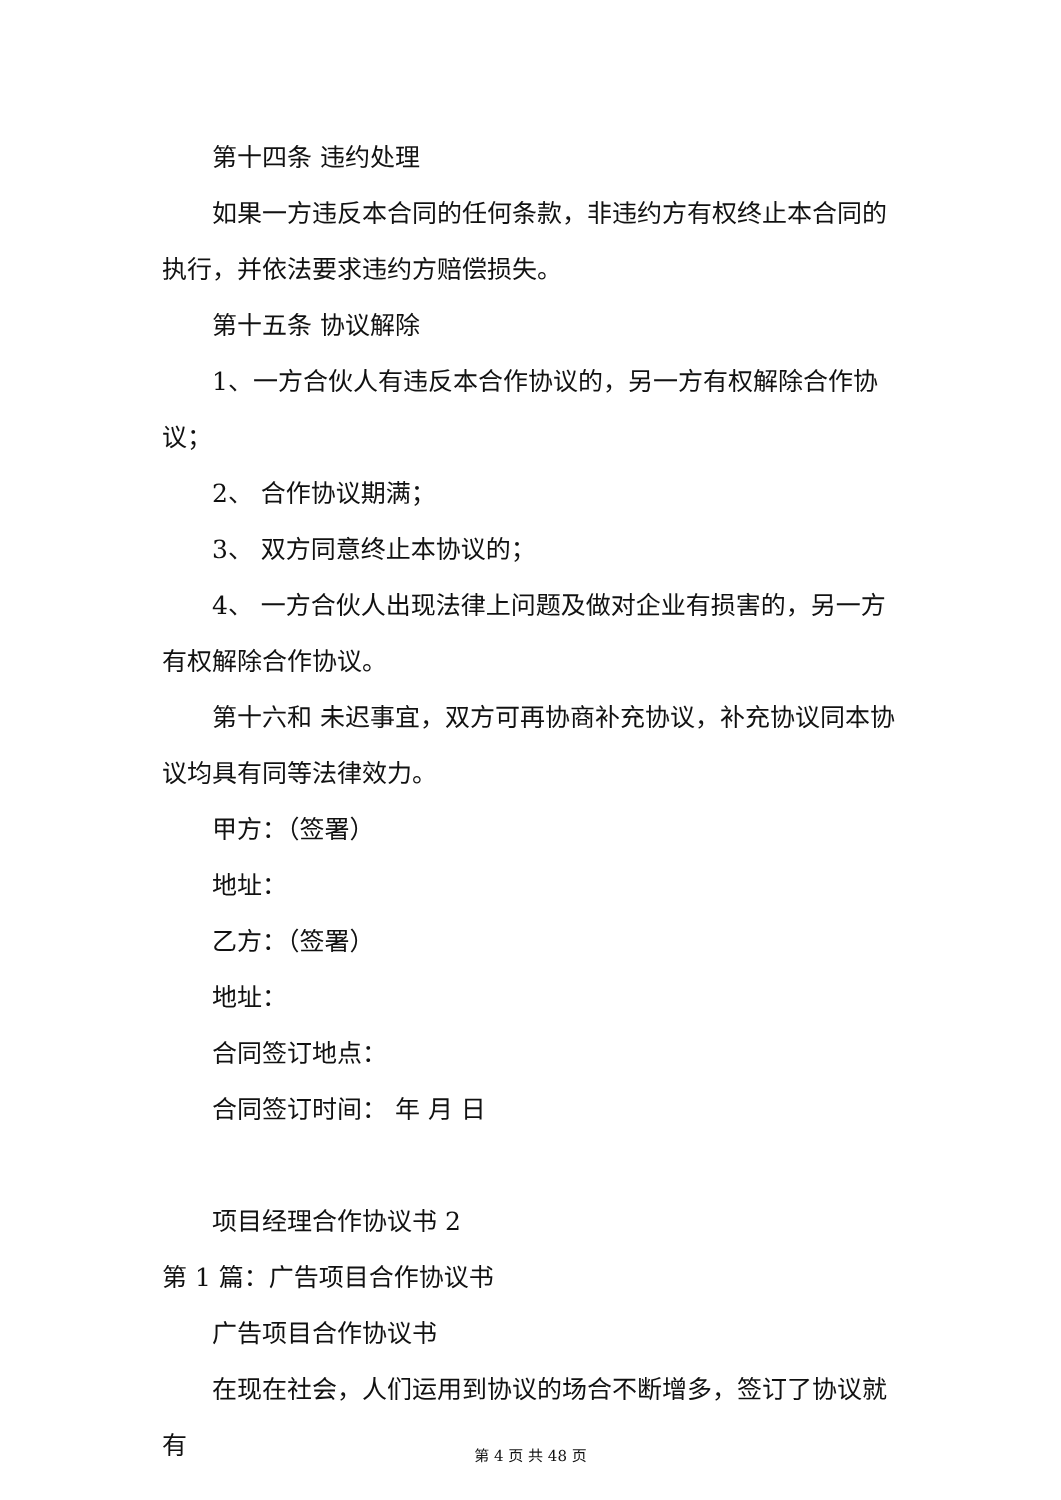第十四条 违约处理
如果一方违反本合同的任何条款，非违约方有权终止本合同的执行，并依法要求违约方赔偿损失。
第十五条 协议解除
1、一方合伙人有违反本合作协议的，另一方有权解除合作协议；
2、 合作协议期满；
3、 双方同意终止本协议的；
4、 一方合伙人出现法律上问题及做对企业有损害的，另一方有权解除合作协议。
第十六和 未迟事宜，双方可再协商补充协议，补充协议同本协议均具有同等法律效力。
甲方：（签署）
地址：
乙方：（签署）
地址：
合同签订地点：
合同签订时间： 年 月 日
项目经理合作协议书 2
第 1 篇：广告项目合作协议书
广告项目合作协议书
在现在社会，人们运用到协议的场合不断增多，签订了协议就有
第 4 页 共 48 页